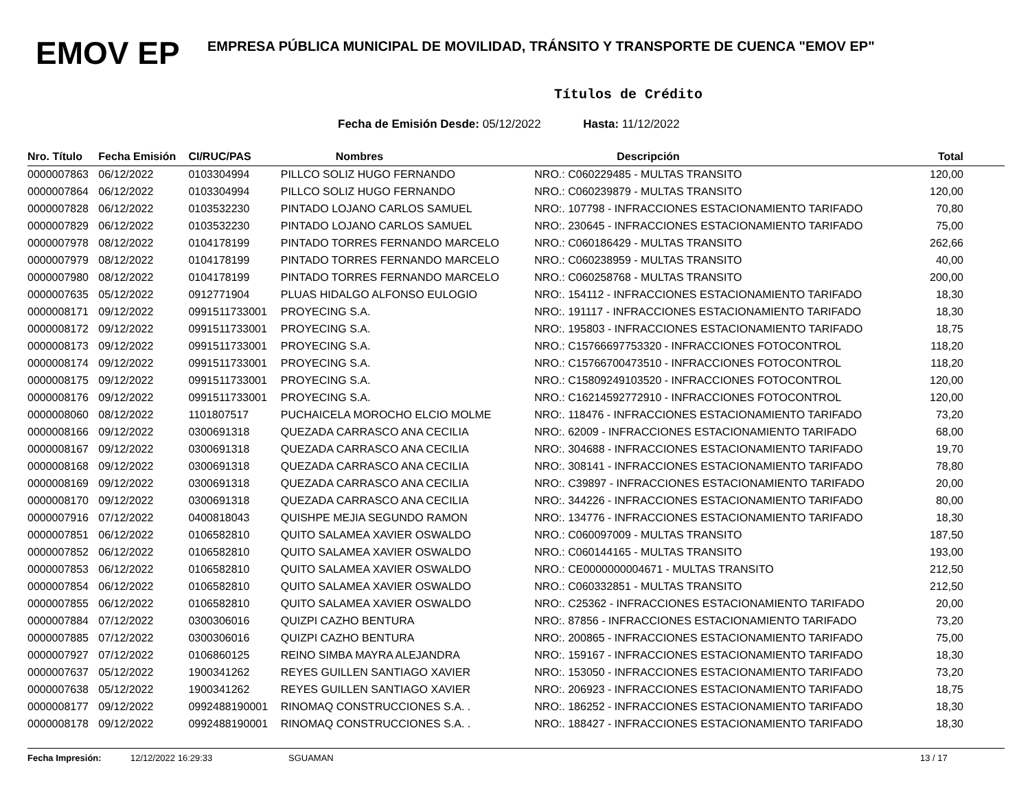EMOV EP
EMPRESA PÚBLICA MUNICIPAL DE MOVILIDAD, TRÁNSITO Y TRANSPORTE DE CUENCA "EMOV EP"
Títulos de Crédito
Fecha de Emisión Desde: 05/12/2022 Hasta: 11/12/2022
| Nro. Título | Fecha Emisión | CI/RUC/PAS | Nombres | Descripción | Total |
| --- | --- | --- | --- | --- | --- |
| 0000007863 | 06/12/2022 | 0103304994 | PILLCO SOLIZ HUGO FERNANDO | NRO.: C060229485 - MULTAS TRANSITO | 120,00 |
| 0000007864 | 06/12/2022 | 0103304994 | PILLCO SOLIZ HUGO FERNANDO | NRO.: C060239879 - MULTAS TRANSITO | 120,00 |
| 0000007828 | 06/12/2022 | 0103532230 | PINTADO LOJANO CARLOS SAMUEL | NRO:. 107798 - INFRACCIONES ESTACIONAMIENTO TARIFADO | 70,80 |
| 0000007829 | 06/12/2022 | 0103532230 | PINTADO LOJANO CARLOS SAMUEL | NRO:. 230645 - INFRACCIONES ESTACIONAMIENTO TARIFADO | 75,00 |
| 0000007978 | 08/12/2022 | 0104178199 | PINTADO TORRES FERNANDO MARCELO | NRO.: C060186429 - MULTAS TRANSITO | 262,66 |
| 0000007979 | 08/12/2022 | 0104178199 | PINTADO TORRES FERNANDO MARCELO | NRO.: C060238959 - MULTAS TRANSITO | 40,00 |
| 0000007980 | 08/12/2022 | 0104178199 | PINTADO TORRES FERNANDO MARCELO | NRO.: C060258768 - MULTAS TRANSITO | 200,00 |
| 0000007635 | 05/12/2022 | 0912771904 | PLUAS HIDALGO ALFONSO EULOGIO | NRO:. 154112 - INFRACCIONES ESTACIONAMIENTO TARIFADO | 18,30 |
| 0000008171 | 09/12/2022 | 0991511733001 | PROYECING S.A. | NRO:. 191117 - INFRACCIONES ESTACIONAMIENTO TARIFADO | 18,30 |
| 0000008172 | 09/12/2022 | 0991511733001 | PROYECING S.A. | NRO:. 195803 - INFRACCIONES ESTACIONAMIENTO TARIFADO | 18,75 |
| 0000008173 | 09/12/2022 | 0991511733001 | PROYECING S.A. | NRO.: C15766697753320 - INFRACCIONES FOTOCONTROL | 118,20 |
| 0000008174 | 09/12/2022 | 0991511733001 | PROYECING S.A. | NRO.: C15766700473510 - INFRACCIONES FOTOCONTROL | 118,20 |
| 0000008175 | 09/12/2022 | 0991511733001 | PROYECING S.A. | NRO.: C15809249103520 - INFRACCIONES FOTOCONTROL | 120,00 |
| 0000008176 | 09/12/2022 | 0991511733001 | PROYECING S.A. | NRO.: C16214592772910 - INFRACCIONES FOTOCONTROL | 120,00 |
| 0000008060 | 08/12/2022 | 1101807517 | PUCHAICELA MOROCHO ELCIO MOLME | NRO:. 118476 - INFRACCIONES ESTACIONAMIENTO TARIFADO | 73,20 |
| 0000008166 | 09/12/2022 | 0300691318 | QUEZADA CARRASCO ANA CECILIA | NRO:. 62009 - INFRACCIONES ESTACIONAMIENTO TARIFADO | 68,00 |
| 0000008167 | 09/12/2022 | 0300691318 | QUEZADA CARRASCO ANA CECILIA | NRO:. 304688 - INFRACCIONES ESTACIONAMIENTO TARIFADO | 19,70 |
| 0000008168 | 09/12/2022 | 0300691318 | QUEZADA CARRASCO ANA CECILIA | NRO:. 308141 - INFRACCIONES ESTACIONAMIENTO TARIFADO | 78,80 |
| 0000008169 | 09/12/2022 | 0300691318 | QUEZADA CARRASCO ANA CECILIA | NRO:. C39897 - INFRACCIONES ESTACIONAMIENTO TARIFADO | 20,00 |
| 0000008170 | 09/12/2022 | 0300691318 | QUEZADA CARRASCO ANA CECILIA | NRO:. 344226 - INFRACCIONES ESTACIONAMIENTO TARIFADO | 80,00 |
| 0000007916 | 07/12/2022 | 0400818043 | QUISHPE MEJIA SEGUNDO RAMON | NRO:. 134776 - INFRACCIONES ESTACIONAMIENTO TARIFADO | 18,30 |
| 0000007851 | 06/12/2022 | 0106582810 | QUITO SALAMEA XAVIER OSWALDO | NRO.: C060097009 - MULTAS TRANSITO | 187,50 |
| 0000007852 | 06/12/2022 | 0106582810 | QUITO SALAMEA XAVIER OSWALDO | NRO.: C060144165 - MULTAS TRANSITO | 193,00 |
| 0000007853 | 06/12/2022 | 0106582810 | QUITO SALAMEA XAVIER OSWALDO | NRO.: CE0000000004671 - MULTAS TRANSITO | 212,50 |
| 0000007854 | 06/12/2022 | 0106582810 | QUITO SALAMEA XAVIER OSWALDO | NRO.: C060332851 - MULTAS TRANSITO | 212,50 |
| 0000007855 | 06/12/2022 | 0106582810 | QUITO SALAMEA XAVIER OSWALDO | NRO:. C25362 - INFRACCIONES ESTACIONAMIENTO TARIFADO | 20,00 |
| 0000007884 | 07/12/2022 | 0300306016 | QUIZPI CAZHO BENTURA | NRO:. 87856 - INFRACCIONES ESTACIONAMIENTO TARIFADO | 73,20 |
| 0000007885 | 07/12/2022 | 0300306016 | QUIZPI CAZHO BENTURA | NRO:. 200865 - INFRACCIONES ESTACIONAMIENTO TARIFADO | 75,00 |
| 0000007927 | 07/12/2022 | 0106860125 | REINO SIMBA MAYRA ALEJANDRA | NRO:. 159167 - INFRACCIONES ESTACIONAMIENTO TARIFADO | 18,30 |
| 0000007637 | 05/12/2022 | 1900341262 | REYES GUILLEN SANTIAGO XAVIER | NRO:. 153050 - INFRACCIONES ESTACIONAMIENTO TARIFADO | 73,20 |
| 0000007638 | 05/12/2022 | 1900341262 | REYES GUILLEN SANTIAGO XAVIER | NRO:. 206923 - INFRACCIONES ESTACIONAMIENTO TARIFADO | 18,75 |
| 0000008177 | 09/12/2022 | 0992488190001 | RINOMAQ CONSTRUCCIONES S.A. . | NRO:. 186252 - INFRACCIONES ESTACIONAMIENTO TARIFADO | 18,30 |
| 0000008178 | 09/12/2022 | 0992488190001 | RINOMAQ CONSTRUCCIONES S.A. . | NRO:. 188427 - INFRACCIONES ESTACIONAMIENTO TARIFADO | 18,30 |
Fecha Impresión: 12/12/2022 16:29:33 SGUAMAN 13 / 17